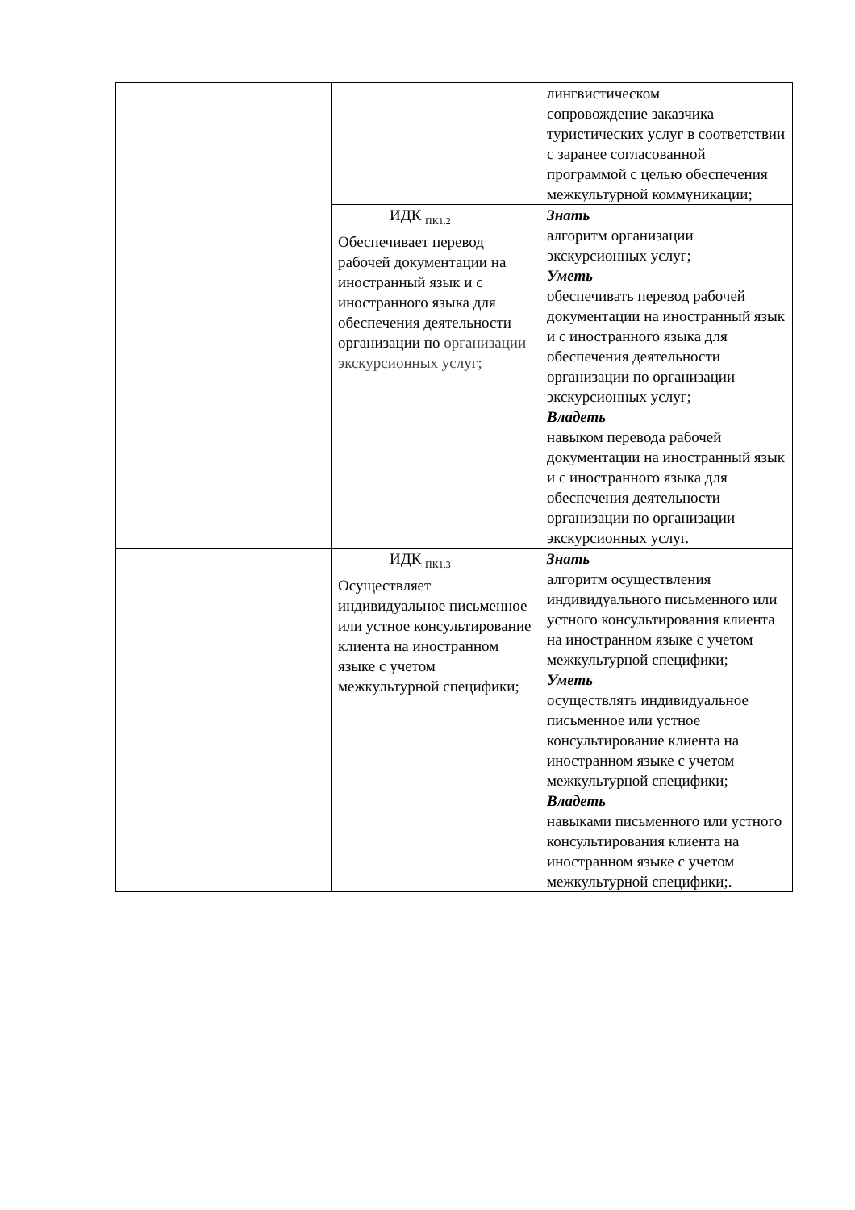| | | лингвистическом сопровождение заказчика туристических услуг в соответствии с заранее согласованной программой с целью обеспечения межкультурной коммуникации; |
| | ИДК <sub>ПК1.2</sub> Обеспечивает перевод рабочей документации на иностранный язык и с иностранного языка для обеспечения деятельности организации по организации экскурсионных услуг; | Знать алгоритм организации экскурсионных услуг; Уметь обеспечивать перевод рабочей документации на иностранный язык и с иностранного языка для обеспечения деятельности организации по организации экскурсионных услуг; Владеть навыком перевода рабочей документации на иностранный язык и с иностранного языка для обеспечения деятельности организации по организации экскурсионных услуг. |
| | ИДК <sub>ПК1.3</sub> Осуществляет индивидуальное письменное или устное консультирование клиента на иностранном языке с учетом межкультурной специфики; | Знать алгоритм осуществления индивидуального письменного или устного консультирования клиента на иностранном языке с учетом межкультурной специфики; Уметь осуществлять индивидуальное письменное или устное консультирование клиента на иностранном языке с учетом межкультурной специфики; Владеть навыками письменного или устного консультирования клиента на иностранном языке с учетом межкультурной специфики;. |